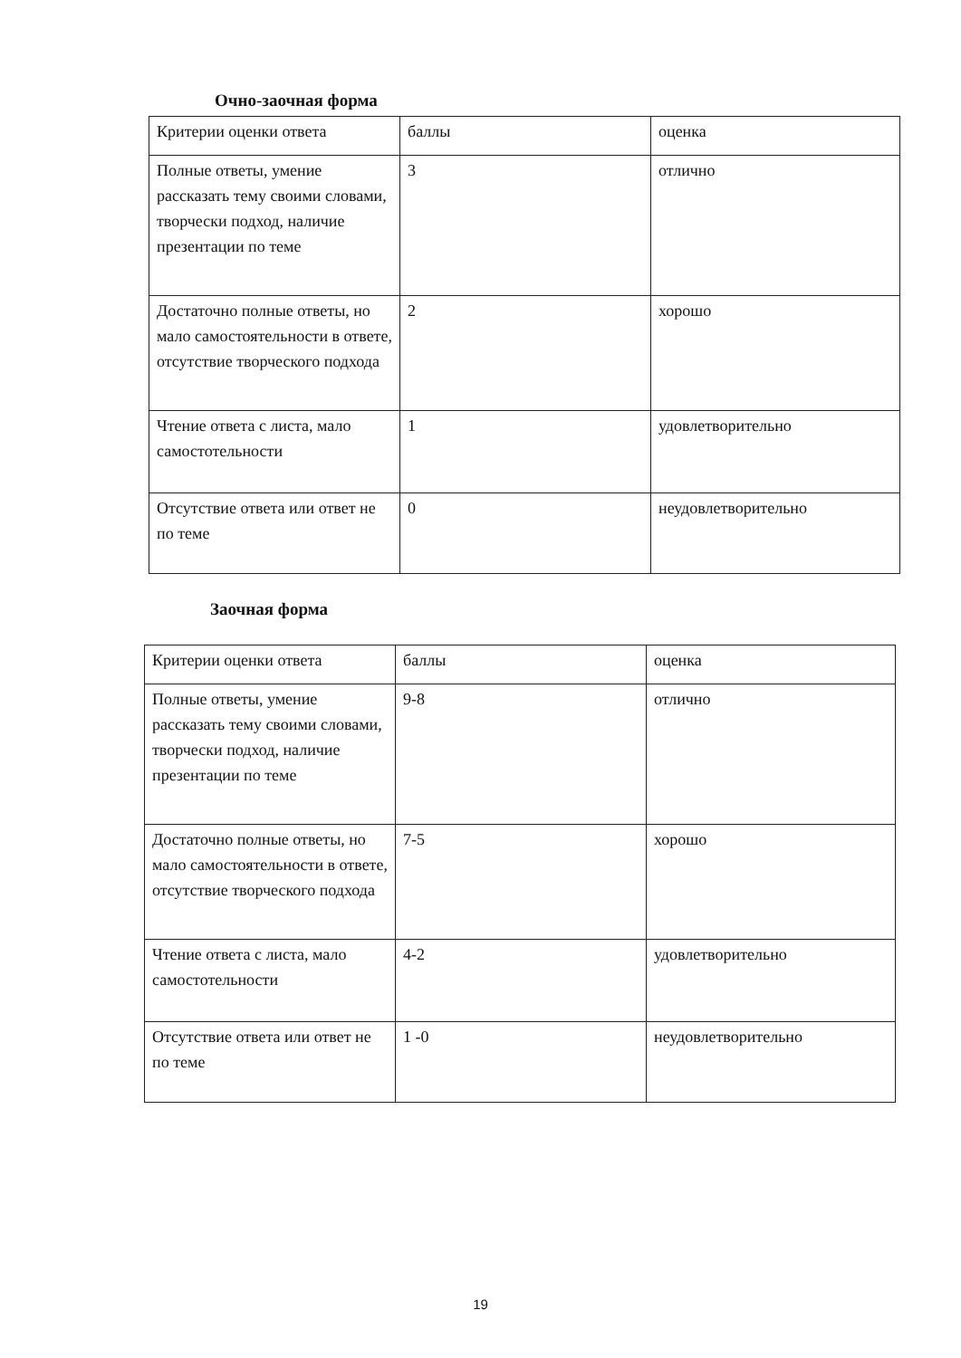Очно-заочная форма
| Критерии оценки ответа | баллы | оценка |
| --- | --- | --- |
| Полные ответы, умение рассказать тему своими словами, творчески подход, наличие презентации по теме | 3 | отлично |
| Достаточно полные ответы, но мало самостоятельности в ответе, отсутствие творческого подхода | 2 | хорошо |
| Чтение ответа с листа, мало самостотельности | 1 | удовлетворительно |
| Отсутствие ответа или ответ не по теме | 0 | неудовлетворительно |
Заочная форма
| Критерии оценки ответа | баллы | оценка |
| --- | --- | --- |
| Полные ответы, умение рассказать тему своими словами, творчески подход, наличие презентации по теме | 9-8 | отлично |
| Достаточно полные ответы, но мало самостоятельности в ответе, отсутствие творческого подхода | 7-5 | хорошо |
| Чтение ответа с листа, мало самостотельности | 4-2 | удовлетворительно |
| Отсутствие ответа или ответ не по теме | 1 -0 | неудовлетворительно |
19